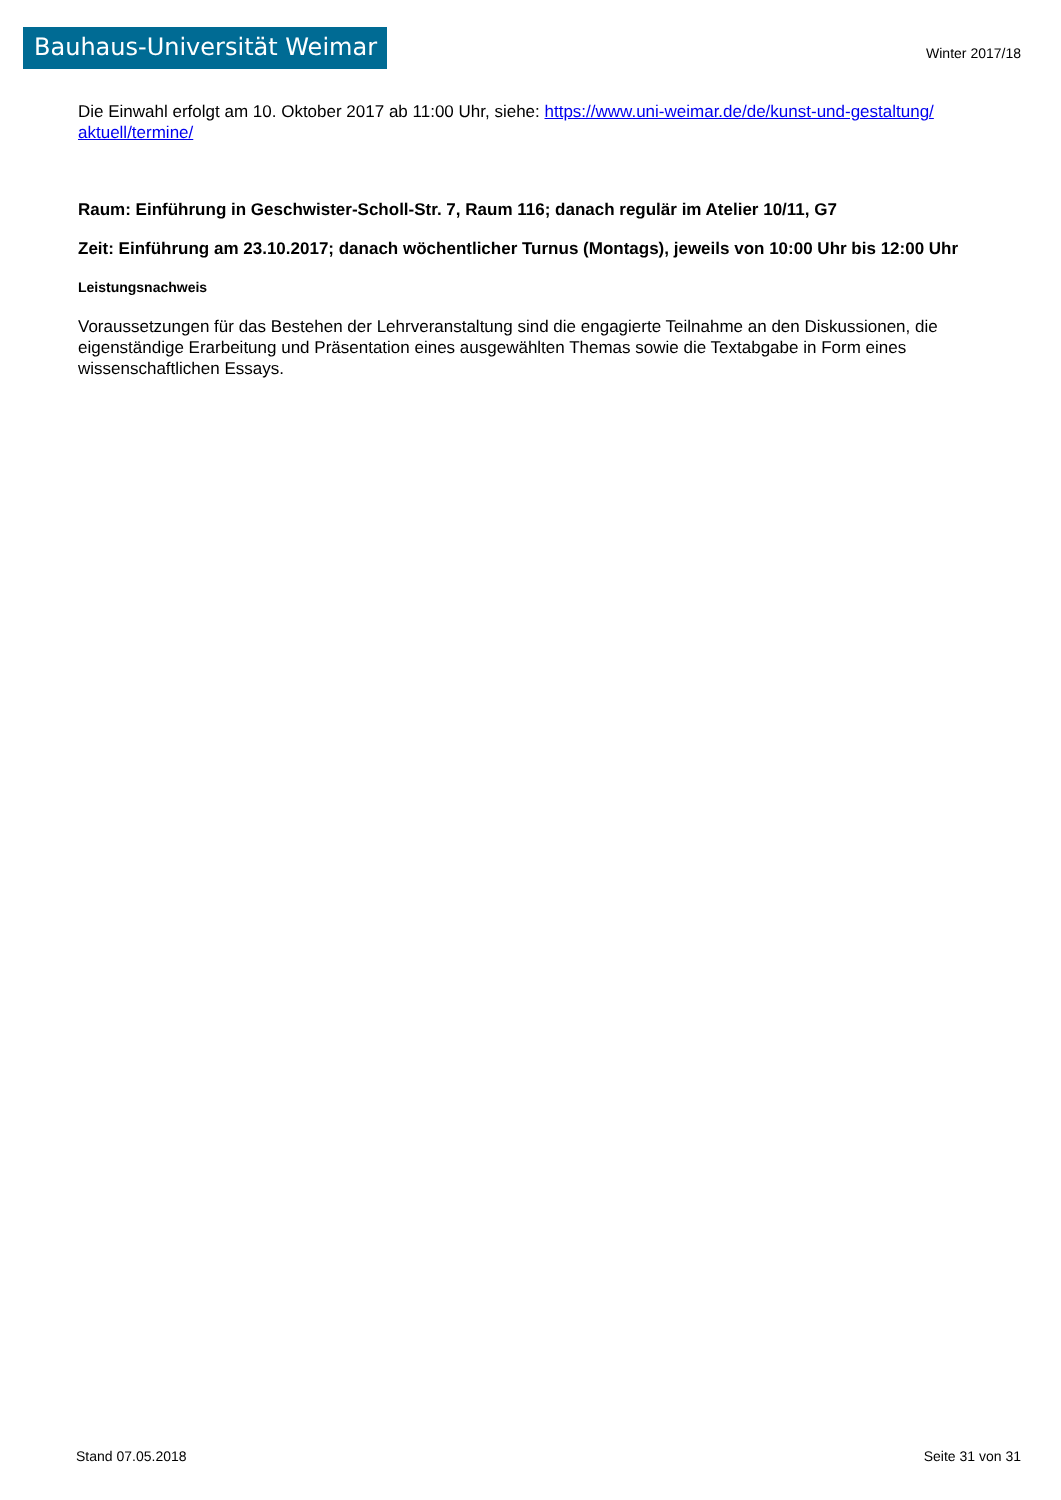Bauhaus-Universität Weimar
Winter 2017/18
Die Einwahl erfolgt am 10. Oktober 2017 ab 11:00 Uhr, siehe: https://www.uni-weimar.de/de/kunst-und-gestaltung/ aktuell/termine/
Raum: Einführung in Geschwister-Scholl-Str. 7, Raum 116; danach regulär im Atelier 10/11, G7
Zeit: Einführung am 23.10.2017; danach wöchentlicher Turnus (Montags), jeweils von 10:00 Uhr bis 12:00 Uhr
Leistungsnachweis
Voraussetzungen für das Bestehen der Lehrveranstaltung sind die engagierte Teilnahme an den Diskussionen, die eigenständige Erarbeitung und Präsentation eines ausgewählten Themas sowie die Textabgabe in Form eines wissenschaftlichen Essays.
Stand 07.05.2018 Seite 31 von 31